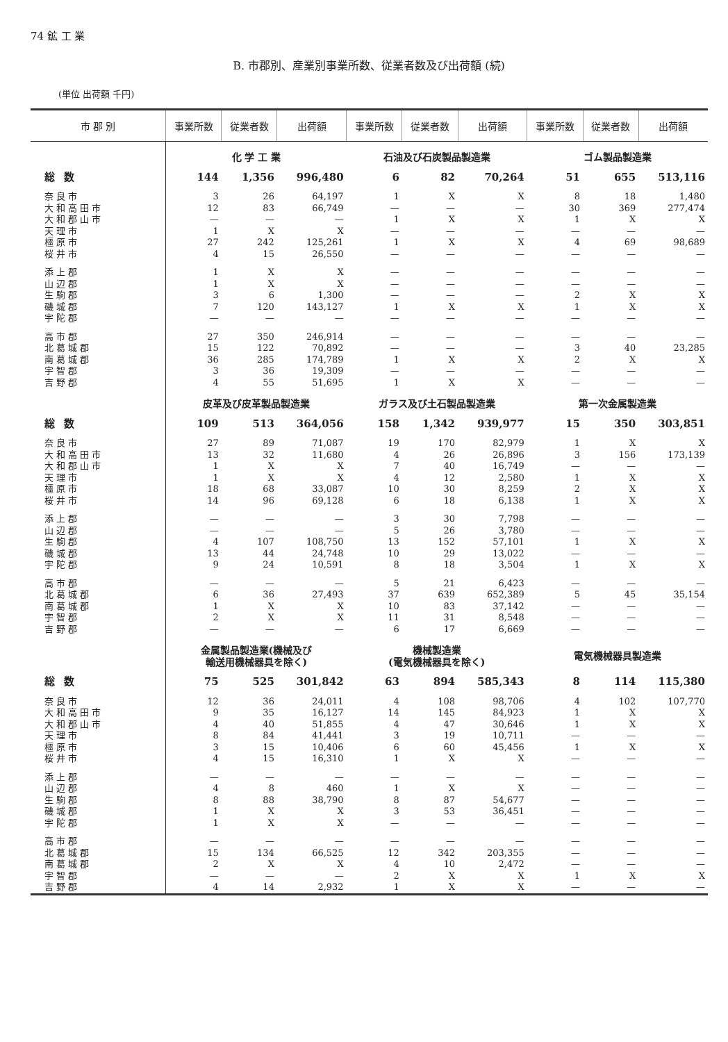74 鉱 工 業
B. 市郡別、産業別事業所数、従業者数及び出荷額 (続)
(単位 出荷額 千円)
| 市 郡 別 | 事業所数 | 従業者数 | 出荷額 | 事業所数 | 従業者数 | 出荷額 | 事業所数 | 従業者数 | 出荷額 |
| --- | --- | --- | --- | --- | --- | --- | --- | --- | --- |
| | 化 学 工 業 | | | 石油及び石炭製品製造業 | | | ゴム製品製造業 | | |
| 総 数 | 144 | 1,356 | 996,480 | 6 | 82 | 70,264 | 51 | 655 | 513,116 |
| 奈良市 | 3 | 26 | 64,197 | 1 | X | X | 8 | 18 | 1,480 |
| 大和高田市 | 12 | 83 | 66,749 | — | — | — | 30 | 369 | 277,474 |
| 大和郡山市 | — | — | — | 1 | X | X | 1 | X | X |
| 天理市 | 1 | X | X | — | — | — | — | — | — |
| 橿原市 | 27 | 242 | 125,261 | 1 | X | X | 4 | 69 | 98,689 |
| 桜井市 | 4 | 15 | 26,550 | — | — | — | — | — | — |
| 添上郡 | 1 | X | X | — | — | — | — | — | — |
| 山辺郡 | 1 | X | X | — | — | — | — | — | — |
| 生駒郡 | 3 | 6 | 1,300 | — | — | — | 2 | X | X |
| 磯城郡 | 7 | 120 | 143,127 | 1 | X | X | 1 | X | X |
| 宇陀郡 | — | — | — | — | — | — | — | — | — |
| 高市郡 | 27 | 350 | 246,914 | — | — | — | — | — | — |
| 北葛城郡 | 15 | 122 | 70,892 | — | — | — | 3 | 40 | 23,285 |
| 南葛城郡 | 36 | 285 | 174,789 | 1 | X | X | 2 | X | X |
| 宇智郡 | 3 | 36 | 19,309 | — | — | — | — | — | — |
| 吉野郡 | 4 | 55 | 51,695 | 1 | X | X | — | — | — |
| | 皮革及び皮革製品製造業 | | | ガラス及び土石製品製造業 | | | 第一次金属製造業 | | |
| 総 数 | 109 | 513 | 364,056 | 158 | 1,342 | 939,977 | 15 | 350 | 303,851 |
| 奈良市 | 27 | 89 | 71,087 | 19 | 170 | 82,979 | 1 | X | X |
| 大和高田市 | 13 | 32 | 11,680 | 4 | 26 | 26,896 | 3 | 156 | 173,139 |
| 大和郡山市 | 1 | X | X | 7 | 40 | 16,749 | — | — | — |
| 天理市 | 1 | X | X | 4 | 12 | 2,580 | 1 | X | X |
| 橿原市 | 18 | 68 | 33,087 | 10 | 30 | 8,259 | 2 | X | X |
| 桜井市 | 14 | 96 | 69,128 | 6 | 18 | 6,138 | 1 | X | X |
| 添上郡 | — | — | — | 3 | 30 | 7,798 | — | — | — |
| 山辺郡 | — | — | — | 5 | 26 | 3,780 | — | — | — |
| 生駒郡 | 4 | 107 | 108,750 | 13 | 152 | 57,101 | 1 | X | X |
| 磯城郡 | 13 | 44 | 24,748 | 10 | 29 | 13,022 | — | — | — |
| 宇陀郡 | 9 | 24 | 10,591 | 8 | 18 | 3,504 | 1 | X | X |
| 高市郡 | — | — | — | 5 | 21 | 6,423 | — | — | — |
| 北葛城郡 | 6 | 36 | 27,493 | 37 | 639 | 652,389 | 5 | 45 | 35,154 |
| 南葛城郡 | 1 | X | X | 10 | 83 | 37,142 | — | — | — |
| 宇智郡 | 2 | X | X | 11 | 31 | 8,548 | — | — | — |
| 吉野郡 | — | — | — | 6 | 17 | 6,669 | — | — | — |
| | 金属製品製造業(機械及び 輸送用機械器具を除く) | | | 機械製造業 (電気機械器具を除く) | | | 電気機械器具製造業 | | |
| 総 数 | 75 | 525 | 301,842 | 63 | 894 | 585,343 | 8 | 114 | 115,380 |
| 奈良市 | 12 | 36 | 24,011 | 4 | 108 | 98,706 | 4 | 102 | 107,770 |
| 大和高田市 | 9 | 35 | 16,127 | 14 | 145 | 84,923 | 1 | X | X |
| 大和郡山市 | 4 | 40 | 51,855 | 4 | 47 | 30,646 | 1 | X | X |
| 天理市 | 8 | 84 | 41,441 | 3 | 19 | 10,711 | — | — | — |
| 橿原市 | 3 | 15 | 10,406 | 6 | 60 | 45,456 | 1 | X | X |
| 桜井市 | 4 | 15 | 16,310 | 1 | X | X | — | — | — |
| 添上郡 | — | — | — | — | — | — | — | — | — |
| 山辺郡 | 4 | 8 | 460 | 1 | X | X | — | — | — |
| 生駒郡 | 8 | 88 | 38,790 | 8 | 87 | 54,677 | — | — | — |
| 磯城郡 | 1 | X | X | 3 | 53 | 36,451 | — | — | — |
| 宇陀郡 | 1 | X | X | — | — | — | — | — | — |
| 高市郡 | — | — | — | — | — | — | — | — | — |
| 北葛城郡 | 15 | 134 | 66,525 | 12 | 342 | 203,355 | — | — | — |
| 南葛城郡 | 2 | X | X | 4 | 10 | 2,472 | — | — | — |
| 宇智郡 | — | — | — | 2 | X | X | 1 | X | X |
| 吉野郡 | 4 | 14 | 2,932 | 1 | X | X | — | — | — |